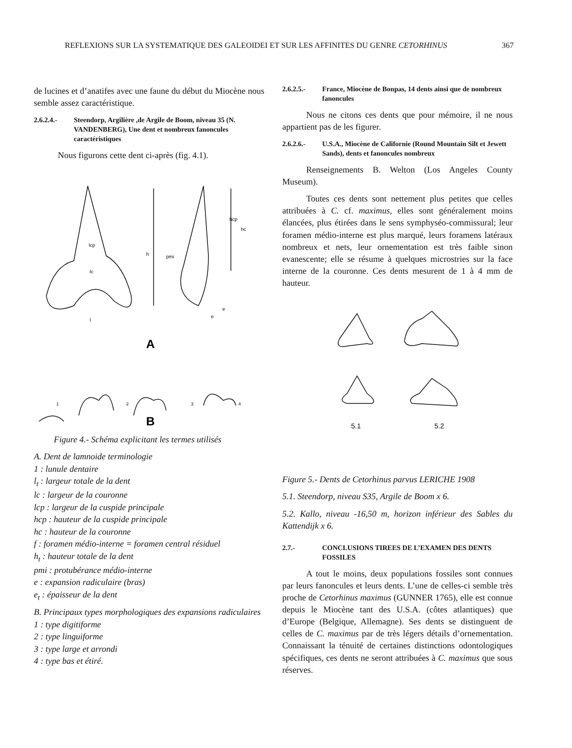REFLEXIONS SUR LA SYSTEMATIQUE DES GALEOIDEI ET SUR LES AFFINITES DU GENRE CETORHINUS 367
de lucines et d’anatifes avec une faune du début du Miocène nous semble assez caractéristique.
2.6.2.4.- Steendorp, Argilière ,de Argile de Boom, niveau 35 (N. VANDENBERG), Une dent et nombreux fanoncules caractéristiques
Nous figurons cette dent ci-après (fig. 4.1).
lcp
lc
h
pmi
hcp
hc
l
e
e
A
1
2
3
4
B
Figure 4.- Schéma explicitant les termes utilisés
A. Dent de lamnoide terminologie
1 : lunule dentaire
l<sub>t</sub> : largeur totale de la dent
lc : largeur de la couronne
lcp : largeur de la cuspide principale
hcp : hauteur de la cuspide principale
hc : hauteur de la couronne
f : foramen médio-interne = foramen central résiduel
h<sub>t</sub> : hauteur totale de la dent
pmi : protubérance médio-interne
e : expansion radiculaire (bras)
e<sub>t</sub> : épaisseur de la dent
B. Principaux types morphologiques des expansions radiculaires
1 : type digitiforme
2 : type linguiforme
3 : type large et arrondi
4 : type bas et étiré.
2.6.2.5.- France, Miocène de Bonpas, 14 dents ainsi que de nombreux fanoncules
Nous ne citons ces dents que pour mémoire, il ne nous appartient pas de les figurer.
2.6.2.6.- U.S.A., Miocène de Californie (Round Mountain Silt et Jewett Sands), dents et fanoncules nombreux
Renseignements B. Welton (Los Angeles County Museum).
Toutes ces dents sont nettement plus petites que celles attribuées à C. cf. maximus, elles sont généralement moins élancées, plus étirées dans le sens symphyséo-commissural; leur foramen médio-interne est plus marqué, leurs foramens latéraux nombreux et nets, leur ornementation est très faible sinon evanescente; elle se résume à quelques microstries sur la face interne de la couronne. Ces dents mesurent de 1 à 4 mm de hauteur.
5.1
5.2
Figure 5.- Dents de Cetorhinus parvus LERICHE 1908
5.1. Steendorp, niveau S35, Argile de Boom x 6.
5.2. Kallo, niveau -16,50 m, horizon inférieur des Sables du Kattendijk x 6.
2.7.- CONCLUSIONS TIREES DE L’EXAMEN DES DENTS FOSSILES
A tout le moins, deux populations fossiles sont connues par leurs fanoncules et leurs dents. L’une de celles-ci semble très proche de Cetorhinus maximus (GUNNER 1765), elle est connue depuis le Miocène tant des U.S.A. (côtes atlantiques) que d’Europe (Belgique, Allemagne). Ses dents se distinguent de celles de C. maximus par de très légers détails d’ornementation. Connaissant la ténuité de certaines distinctions odontologiques spécifiques, ces dents ne seront attribuées à C. maximus que sous réserves.